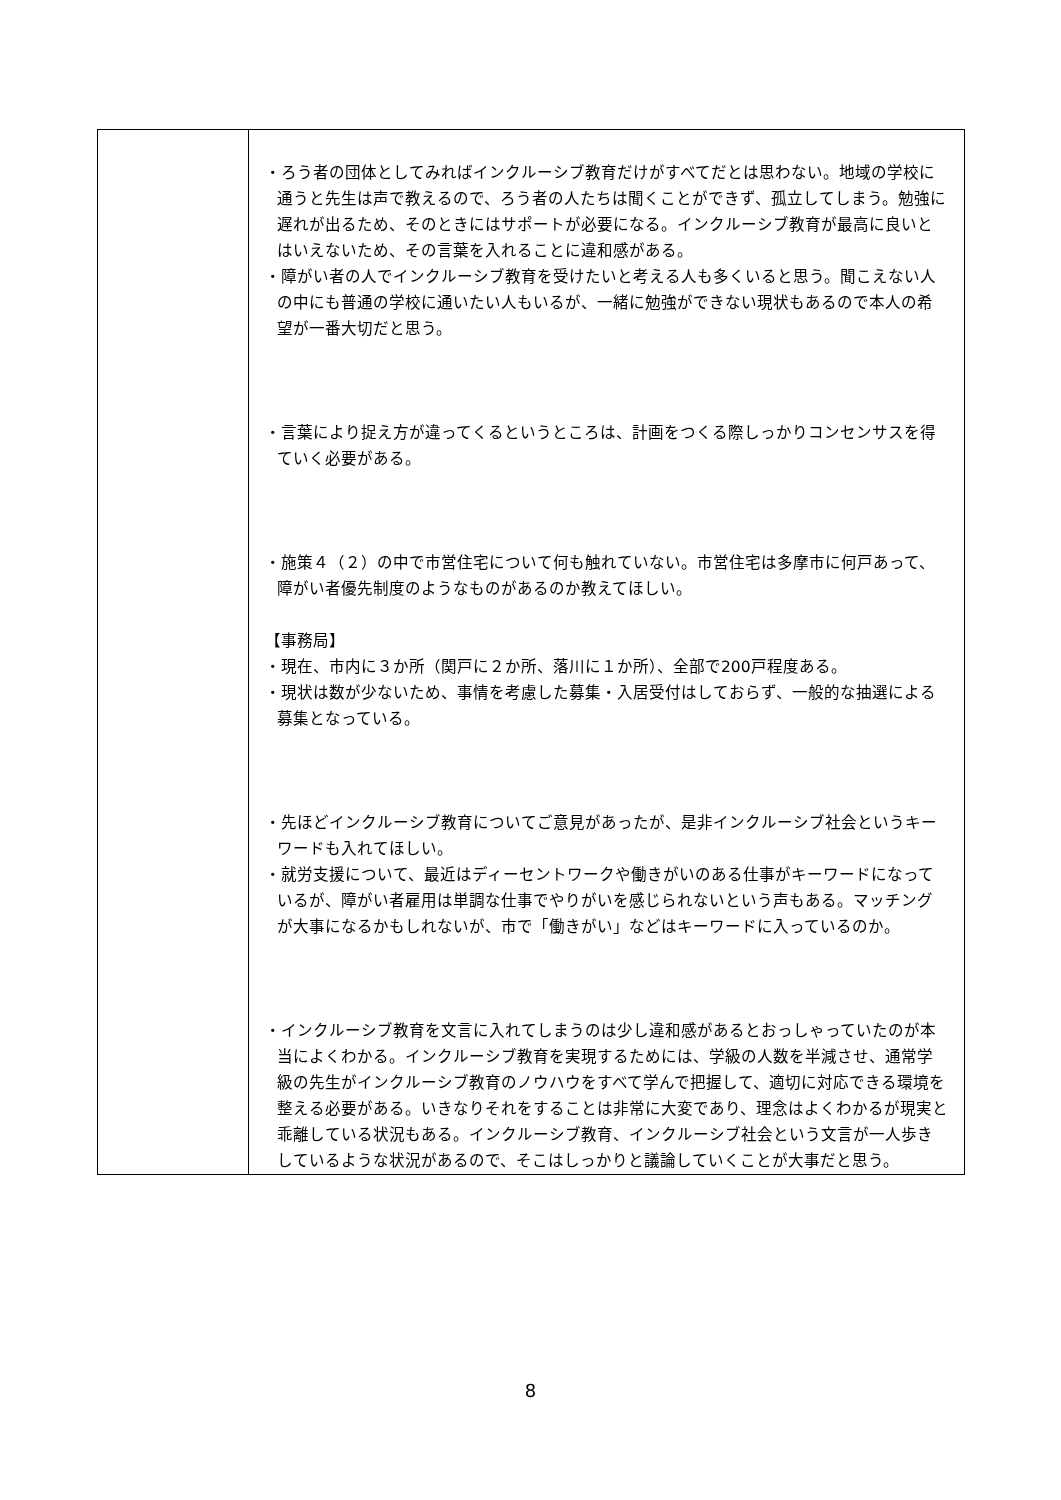| | ・ろう者の団体としてみればインクルーシブ教育だけがすべてだとは思わない。地域の学校に通うと先生は声で教えるので、ろう者の人たちは聞くことができず、孤立してしまう。勉強に遅れが出るため、そのときにはサポートが必要になる。インクルーシブ教育が最高に良いとはいえないため、その言葉を入れることに違和感がある。 ・障がい者の人でインクルーシブ教育を受けたいと考える人も多くいると思う。聞こえない人の中にも普通の学校に通いたい人もいるが、一緒に勉強ができない現状もあるので本人の希望が一番大切だと思う。 ・言葉により捉え方が違ってくるというところは、計画をつくる際しっかりコンセンサスを得ていく必要がある。 ・施策４（２）の中で市営住宅について何も触れていない。市営住宅は多摩市に何戸あって、障がい者優先制度のようなものがあるのか教えてほしい。 【事務局】 ・現在、市内に３か所（関戸に２か所、落川に１か所）、全部で200戸程度ある。 ・現状は数が少ないため、事情を考慮した募集・入居受付はしておらず、一般的な抽選による募集となっている。 ・先ほどインクルーシブ教育についてご意見があったが、是非インクルーシブ社会というキーワードも入れてほしい。 ・就労支援について、最近はディーセントワークや働きがいのある仕事がキーワードになっているが、障がい者雇用は単調な仕事でやりがいを感じられないという声もある。マッチングが大事になるかもしれないが、市で「働きがい」などはキーワードに入っているのか。 ・インクルーシブ教育を文言に入れてしまうのは少し違和感があるとおっしゃっていたのが本当によくわかる。インクルーシブ教育を実現するためには、学級の人数を半減させ、通常学級の先生がインクルーシブ教育のノウハウをすべて学んで把握して、適切に対応できる環境を整える必要がある。いきなりそれをすることは非常に大変であり、理念はよくわかるが現実と乖離している状況もある。インクルーシブ教育、インクルーシブ社会という文言が一人歩きしているような状況があるので、そこはしっかりと議論していくことが大事だと思う。 |
8